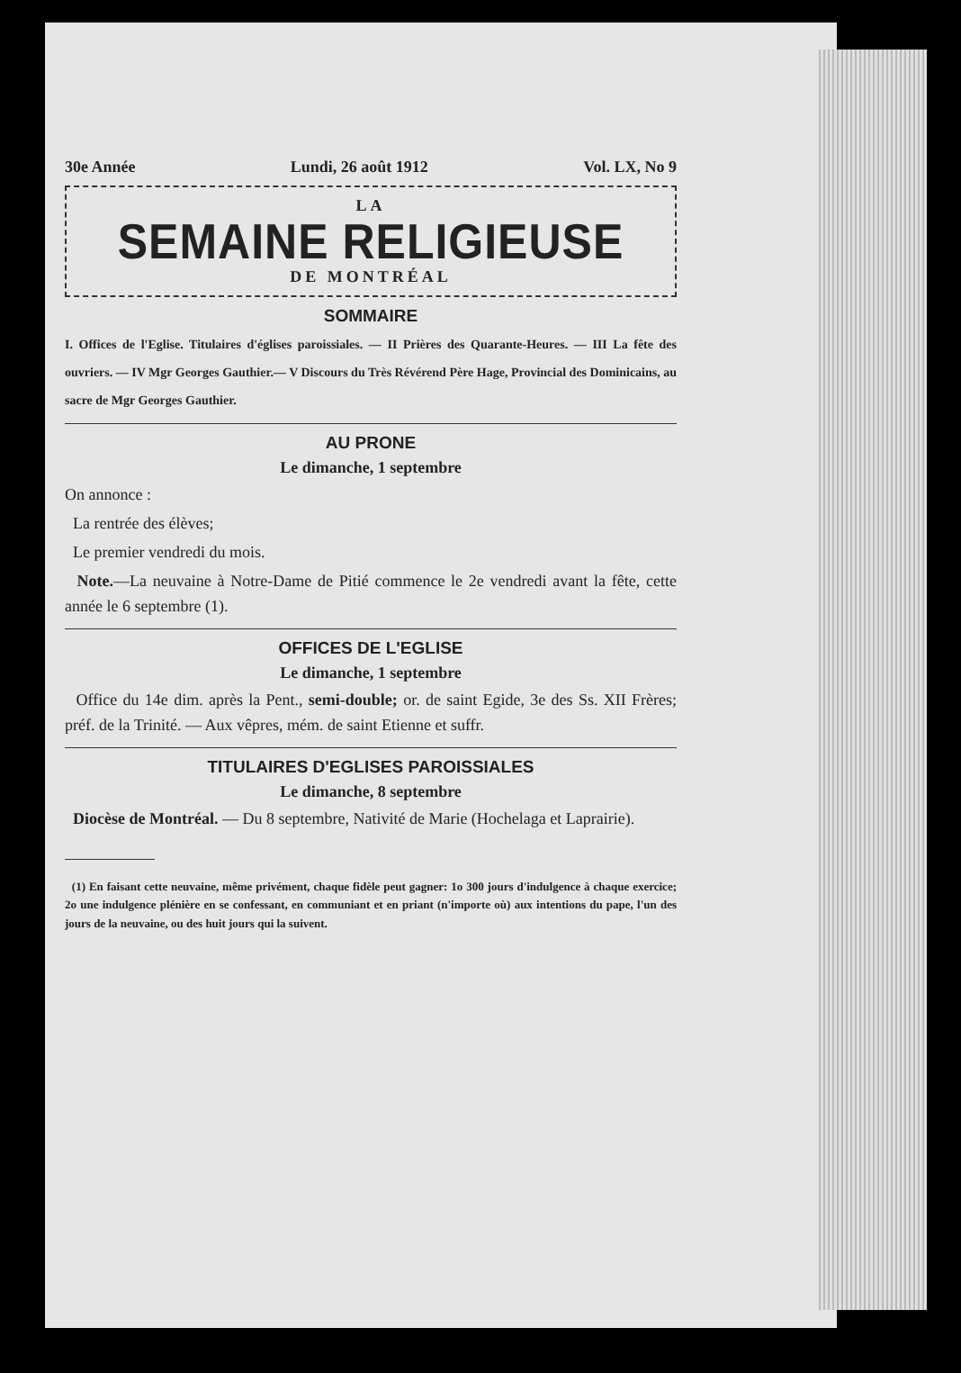30e Année Lundi, 26 août 1912 Vol. LX, No 9
LA
SEMAINE RELIGIEUSE
DE MONTRÉAL
SOMMAIRE
I. Offices de l'Eglise. Titulaires d'églises paroissiales. — II Prières des Quarante-Heures. — III La fête des ouvriers. — IV Mgr Georges Gauthier.— V Discours du Très Révérend Père Hage, Provincial des Dominicains, au sacre de Mgr Georges Gauthier.
AU PRONE
Le dimanche, 1 septembre
On annonce :
La rentrée des élèves;
Le premier vendredi du mois.
Note.—La neuvaine à Notre-Dame de Pitié commence le 2e vendredi avant la fête, cette année le 6 septembre (1).
OFFICES DE L'EGLISE
Le dimanche, 1 septembre
Office du 14e dim. après la Pent., semi-double; or. de saint Egide, 3e des Ss. XII Frères; préf. de la Trinité. — Aux vêpres, mém. de saint Etienne et suffr.
TITULAIRES D'EGLISES PAROISSIALES
Le dimanche, 8 septembre
Diocèse de Montréal. — Du 8 septembre, Nativité de Marie (Hochelaga et Laprairie).
(1) En faisant cette neuvaine, même privément, chaque fidèle peut gagner: 1o 300 jours d'indulgence à chaque exercice; 2o une indulgence plénière en se confessant, en communiant et en priant (n'importe où) aux intentions du pape, l'un des jours de la neuvaine, ou des huit jours qui la suivent.